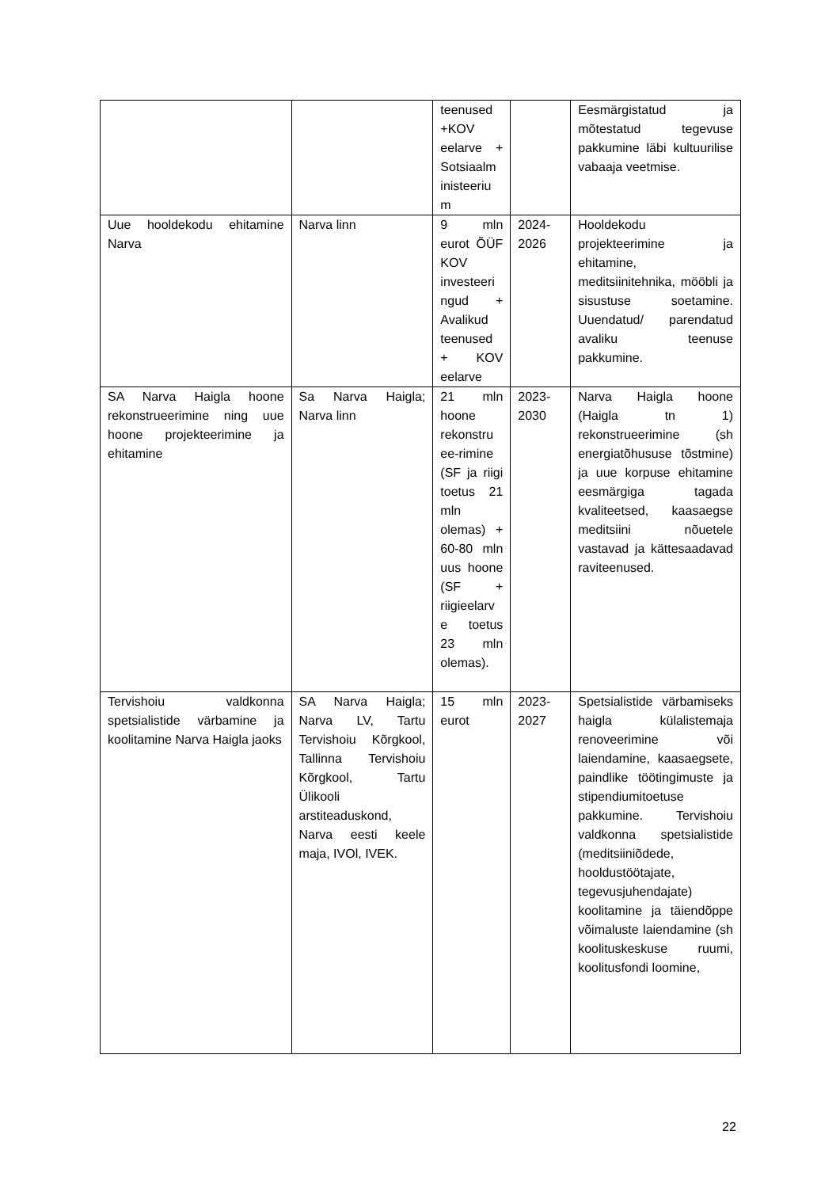| | | teenused +KOV eelarve + Sotsiaalm inisteeriu m | | Eesmärgistatud ja mõtestatud tegevuse pakkumine läbi kultuurilise vabaaja veetmise. |
| Uue hooldekodu ehitamine Narva | Narva linn | 9 mln eurot ÕÜF KOV investeeri ngud + Avalikud teenused + KOV eelarve | 2024-2026 | Hooldekodu projekteerimine ja ehitamine, meditsiinitehnika, mööbli ja sisustuse soetamine. Uuendatud/ parendatud avaliku teenuse pakkumine. |
| SA Narva Haigla hoone rekonstrueerimine ning uue hoone projekteerimine ja ehitamine | Sa Narva Haigla; Narva linn | 21 mln hoone rekonstru ee-rimine (SF ja riigi toetus 21 mln olemas) + 60-80 mln uus hoone (SF + riigieelarv e toetus 23 mln olemas). | 2023-2030 | Narva Haigla hoone (Haigla tn 1) rekonstrueerimine (sh energiatõhususe tõstmine) ja uue korpuse ehitamine eesmärgiga tagada kvaliteetsed, kaasaegse meditsiini nõuetele vastavad ja kättesaadavad raviteenused. |
| Tervishoiu valdkonna spetsialistide värbamine ja koolitamine Narva Haigla jaoks | SA Narva Haigla; Narva LV, Tartu Tervishoiu Kõrgkool, Tallinna Tervishoiu Kõrgkool, Tartu Ülikooli arstiteaduskond, Narva eesti keele maja, IVOl, IVEK. | 15 mln eurot | 2023-2027 | Spetsialistide värbamiseks haigla külalistemaja renoveerimine või laiendamine, kaasaegsete, paindlike töötingimuste ja stipendiumitoetuse pakkumine. Tervishoiu valdkonna spetsialistide (meditsiiniõdede, hooldustöötajate, tegevusjuhendajate) koolitamine ja täiendõppe võimaluste laiendamine (sh koolituskeskuse ruumi, koolitusfondi loomine, |
22